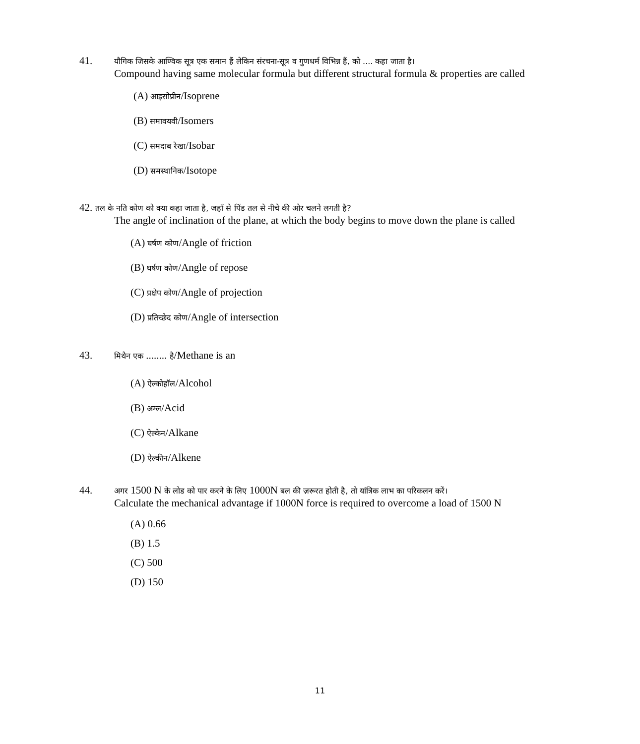41. यौगिक जिसके आण्विक सूत्र एक समान हैं लेकिन संरचना-सूत्र व गुणधर्म विभिन्न हैं, को .... कहा जाता है।
Compound having same molecular formula but different structural formula & properties are called
(A) आइसोप्रीन/Isoprene
(B) समावयवी/Isomers
(C) समदाब रेखा/Isobar
(D) समस्थानिक/Isotope
42. तल के नति कोण को क्या कहा जाता है, जहाँ से पिंड तल से नीचे की ओर चलने लगती है?
The angle of inclination of the plane, at which the body begins to move down the plane is called
(A) घर्षण कोण/Angle of friction
(B) घर्षण कोण/Angle of repose
(C) प्रक्षेप कोण/Angle of projection
(D) प्रतिच्छेद कोण/Angle of intersection
43. मिथैन एक ........ है/Methane is an
(A) ऐल्कोहॉल/Alcohol
(B) अम्ल/Acid
(C) ऐल्केन/Alkane
(D) ऐल्कीन/Alkene
44. अगर 1500 N के लोड को पार करने के लिए 1000N बल की ज़रूरत होती है, तो यांत्रिक लाभ का परिकलन करें।
Calculate the mechanical advantage if 1000N force is required to overcome a load of 1500 N
(A) 0.66
(B) 1.5
(C) 500
(D) 150
11